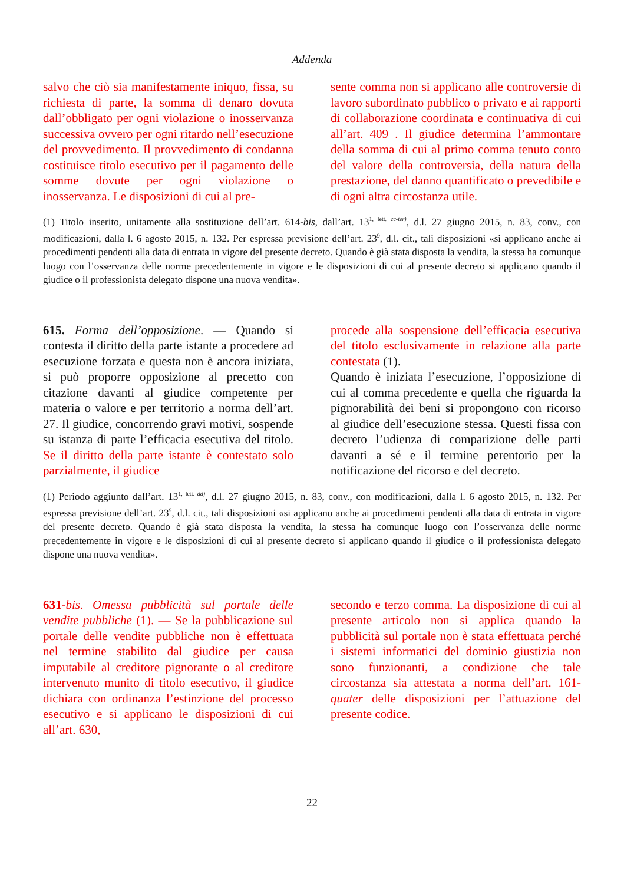Addenda
salvo che ciò sia manifestamente iniquo, fissa, su richiesta di parte, la somma di denaro dovuta dall’obbligato per ogni violazione o inosservanza successiva ovvero per ogni ritardo nell’esecuzione del provvedimento. Il provvedimento di condanna costituisce titolo esecutivo per il pagamento delle somme dovute per ogni violazione o inosservanza. Le disposizioni di cui al pre-
sente comma non si applicano alle controversie di lavoro subordinato pubblico o privato e ai rapporti di collaborazione coordinata e continuativa di cui all’art. 409 . Il giudice determina l’ammontare della somma di cui al primo comma tenuto conto del valore della controversia, della natura della prestazione, del danno quantificato o prevedibile e di ogni altra circostanza utile.
(1) Titolo inserito, unitamente alla sostituzione dell’art. 614-bis, dall’art. 13<sup>1, lett. cc-ter)</sup>, d.l. 27 giugno 2015, n. 83, conv., con modificazioni, dalla l. 6 agosto 2015, n. 132. Per espressa previsione dell’art. 23<sup>9</sup>, d.l. cit., tali disposizioni «si applicano anche ai procedimenti pendenti alla data di entrata in vigore del presente decreto. Quando è già stata disposta la vendita, la stessa ha comunque luogo con l’osservanza delle norme precedentemente in vigore e le disposizioni di cui al presente decreto si applicano quando il giudice o il professionista delegato dispone una nuova vendita».
615. Forma dell’opposizione. — Quando si contesta il diritto della parte istante a procedere ad esecuzione forzata e questa non è ancora iniziata, si può proporre opposizione al precetto con citazione davanti al giudice competente per materia o valore e per territorio a norma dell’art. 27. Il giudice, concorrendo gravi motivi, sospende su istanza di parte l’efficacia esecutiva del titolo. Se il diritto della parte istante è contestato solo parzialmente, il giudice
procede alla sospensione dell’efficacia esecutiva del titolo esclusivamente in relazione alla parte contestata (1).
Quando è iniziata l’esecuzione, l’opposizione di cui al comma precedente e quella che riguarda la pignorabilità dei beni si propongono con ricorso al giudice dell’esecuzione stessa. Questi fissa con decreto l’udienza di comparizione delle parti davanti a sé e il termine perentorio per la notificazione del ricorso e del decreto.
(1) Periodo aggiunto dall’art. 13<sup>1, lett. dd)</sup>, d.l. 27 giugno 2015, n. 83, conv., con modificazioni, dalla l. 6 agosto 2015, n. 132. Per espressa previsione dell’art. 23<sup>9</sup>, d.l. cit., tali disposizioni «si applicano anche ai procedimenti pendenti alla data di entrata in vigore del presente decreto. Quando è già stata disposta la vendita, la stessa ha comunque luogo con l’osservanza delle norme precedentemente in vigore e le disposizioni di cui al presente decreto si applicano quando il giudice o il professionista delegato dispone una nuova vendita».
631-bis. Omessa pubblicità sul portale delle vendite pubbliche (1). — Se la pubblicazione sul portale delle vendite pubbliche non è effettuata nel termine stabilito dal giudice per causa imputabile al creditore pignorante o al creditore intervenuto munito di titolo esecutivo, il giudice dichiara con ordinanza l’estinzione del processo esecutivo e si applicano le disposizioni di cui all’art. 630,
secondo e terzo comma. La disposizione di cui al presente articolo non si applica quando la pubblicità sul portale non è stata effettuata perché i sistemi informatici del dominio giustizia non sono funzionanti, a condizione che tale circostanza sia attestata a norma dell’art. 161-quater delle disposizioni per l’attuazione del presente codice.
22